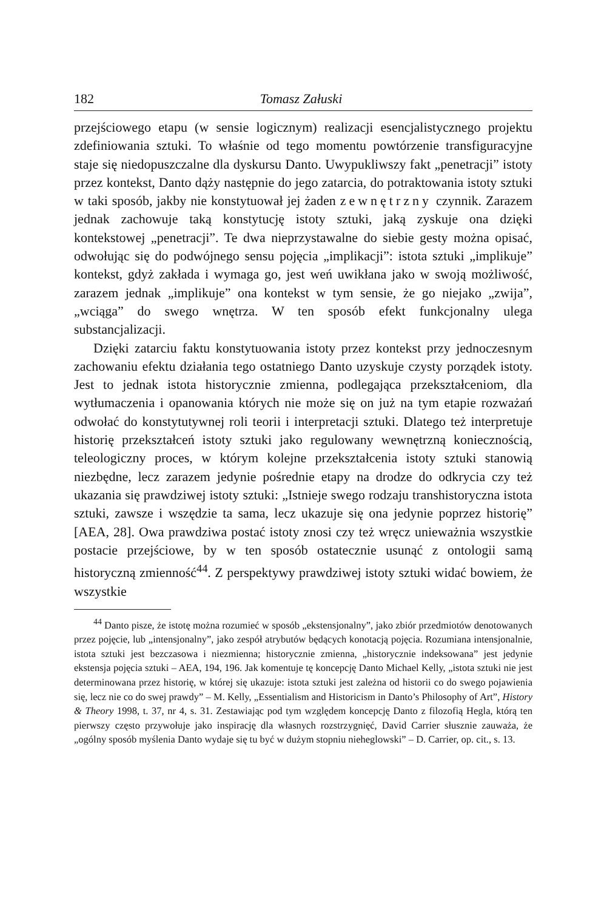182 Tomasz Załuski
przejściowego etapu (w sensie logicznym) realizacji esencjalistycznego projektu zdefiniowania sztuki. To właśnie od tego momentu powtórzenie transfiguracyjne staje się niedopuszczalne dla dyskursu Danto. Uwypukliwszy fakt „penetracji” istoty przez kontekst, Danto dąży następnie do jego zatarcia, do potraktowania istoty sztuki w taki sposób, jakby nie konstytuował jej żaden zewnętrzny czynnik. Zarazem jednak zachowuje taką konstytucję istoty sztuki, jaką zyskuje ona dzięki kontekstowej „penetracji”. Te dwa nieprzystawalne do siebie gesty można opisać, odwołując się do podwójnego sensu pojęcia „implikacji”: istota sztuki „implikuje” kontekst, gdyż zakłada i wymaga go, jest weń uwikłana jako w swoją możliwość, zarazem jednak „implikuje” ona kontekst w tym sensie, że go niejako „zwija”, „wciąga” do swego wnętrza. W ten sposób efekt funkcjonalny ulega substancjalizacji.
Dzięki zatarciu faktu konstytuowania istoty przez kontekst przy jednoczesnym zachowaniu efektu działania tego ostatniego Danto uzyskuje czysty porządek istoty. Jest to jednak istota historycznie zmienna, podlegająca przekształceniom, dla wytłumaczenia i opanowania których nie może się on już na tym etapie rozważań odwołać do konstytutywnej roli teorii i interpretacji sztuki. Dlatego też interpretuje historię przekształceń istoty sztuki jako regulowany wewnętrzną koniecznością, teleologiczny proces, w którym kolejne przekształcenia istoty sztuki stanowią niezbędne, lecz zarazem jedynie pośrednie etapy na drodze do odkrycia czy też ukazania się prawdziwej istoty sztuki: „Istnieje swego rodzaju transhistoryczna istota sztuki, zawsze i wszędzie ta sama, lecz ukazuje się ona jedynie poprzez historię” [AEA, 28]. Owa prawdziwa postać istoty znosi czy też wręcz unieważnia wszystkie postacie przejściowe, by w ten sposób ostatecznie usunąć z ontologii samą historyczną zmienność<sup>44</sup>. Z perspektywy prawdziwej istoty sztuki widać bowiem, że wszystkie
<sup>44</sup> Danto pisze, że istotę można rozumieć w sposób „ekstensjonalny”, jako zbiór przedmiotów denotowanych przez pojęcie, lub „intensjonalny”, jako zespół atrybutów będących konotacją pojęcia. Rozumiana intensjonalnie, istota sztuki jest bezczasowa i niezmienna; historycznie zmienna, „historycznie indeksowana” jest jedynie ekstensja pojęcia sztuki – AEA, 194, 196. Jak komentuje tę koncepcję Danto Michael Kelly, „istota sztuki nie jest determinowana przez historię, w której się ukazuje: istota sztuki jest zależna od historii co do swego pojawienia się, lecz nie co do swej prawdy” – M. Kelly, „Essentialism and Historicism in Danto’s Philosophy of Art”, History & Theory 1998, t. 37, nr 4, s. 31. Zestawiając pod tym względem koncepcję Danto z filozofią Hegla, którą ten pierwszy często przywołuje jako inspirację dla własnych rozstrzygnięć, David Carrier słusznie zauważa, że „ogólny sposób myślenia Danto wydaje się tu być w dużym stopniu nieheglowski” – D. Carrier, op. cit., s. 13.